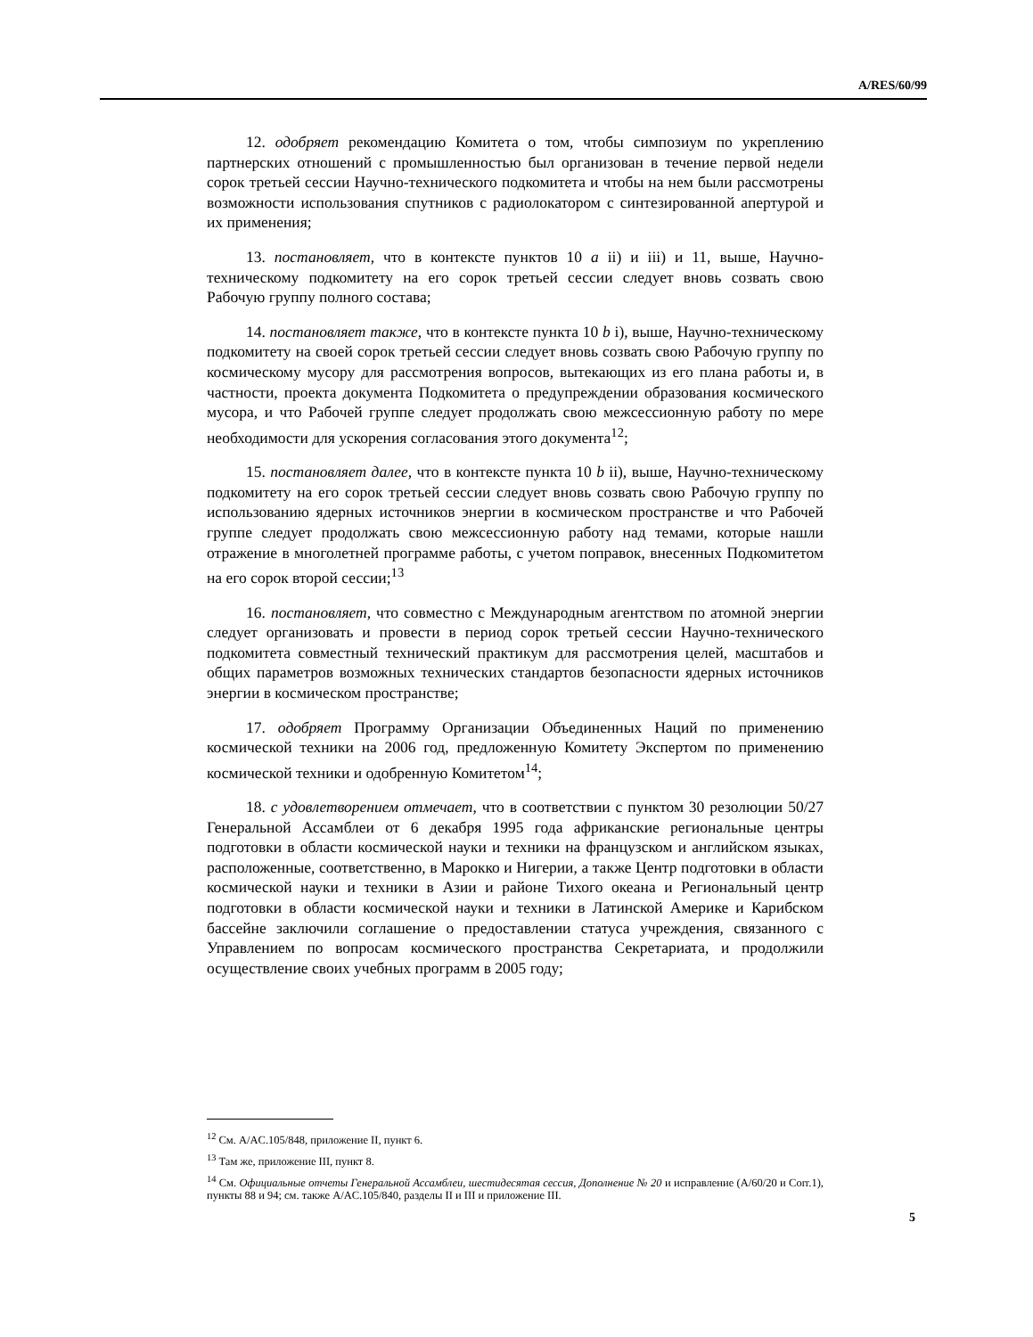A/RES/60/99
12. одобряет рекомендацию Комитета о том, чтобы симпозиум по укреплению партнерских отношений с промышленностью был организован в течение первой недели сорок третьей сессии Научно-технического подкомитета и чтобы на нем были рассмотрены возможности использования спутников с радиолокатором с синтезированной апертурой и их применения;
13. постановляет, что в контексте пунктов 10 a ii) и iii) и 11, выше, Научно-техническому подкомитету на его сорок третьей сессии следует вновь созвать свою Рабочую группу полного состава;
14. постановляет также, что в контексте пункта 10 b i), выше, Научно-техническому подкомитету на своей сорок третьей сессии следует вновь созвать свою Рабочую группу по космическому мусору для рассмотрения вопросов, вытекающих из его плана работы и, в частности, проекта документа Подкомитета о предупреждении образования космического мусора, и что Рабочей группе следует продолжать свою межсессионную работу по мере необходимости для ускорения согласования этого документа<sup>12</sup>;
15. постановляет далее, что в контексте пункта 10 b ii), выше, Научно-техническому подкомитету на его сорок третьей сессии следует вновь созвать свою Рабочую группу по использованию ядерных источников энергии в космическом пространстве и что Рабочей группе следует продолжать свою межсессионную работу над темами, которые нашли отражение в многолетней программе работы, с учетом поправок, внесенных Подкомитетом на его сорок второй сессии;<sup>13</sup>
16. постановляет, что совместно с Международным агентством по атомной энергии следует организовать и провести в период сорок третьей сессии Научно-технического подкомитета совместный технический практикум для рассмотрения целей, масштабов и общих параметров возможных технических стандартов безопасности ядерных источников энергии в космическом пространстве;
17. одобряет Программу Организации Объединенных Наций по применению космической техники на 2006 год, предложенную Комитету Экспертом по применению космической техники и одобренную Комитетом<sup>14</sup>;
18. с удовлетворением отмечает, что в соответствии с пунктом 30 резолюции 50/27 Генеральной Ассамблеи от 6 декабря 1995 года африканские региональные центры подготовки в области космической науки и техники на французском и английском языках, расположенные, соответственно, в Марокко и Нигерии, а также Центр подготовки в области космической науки и техники в Азии и районе Тихого океана и Региональный центр подготовки в области космической науки и техники в Латинской Америке и Карибском бассейне заключили соглашение о предоставлении статуса учреждения, связанного с Управлением по вопросам космического пространства Секретариата, и продолжили осуществление своих учебных программ в 2005 году;
<sup>12</sup> См. A/AC.105/848, приложение II, пункт 6.
<sup>13</sup> Там же, приложение III, пункт 8.
<sup>14</sup> См. Официальные отчеты Генеральной Ассамблеи, шестидесятая сессия, Дополнение № 20 и исправление (A/60/20 и Corr.1), пункты 88 и 94; см. также A/AC.105/840, разделы II и III и приложение III.
5